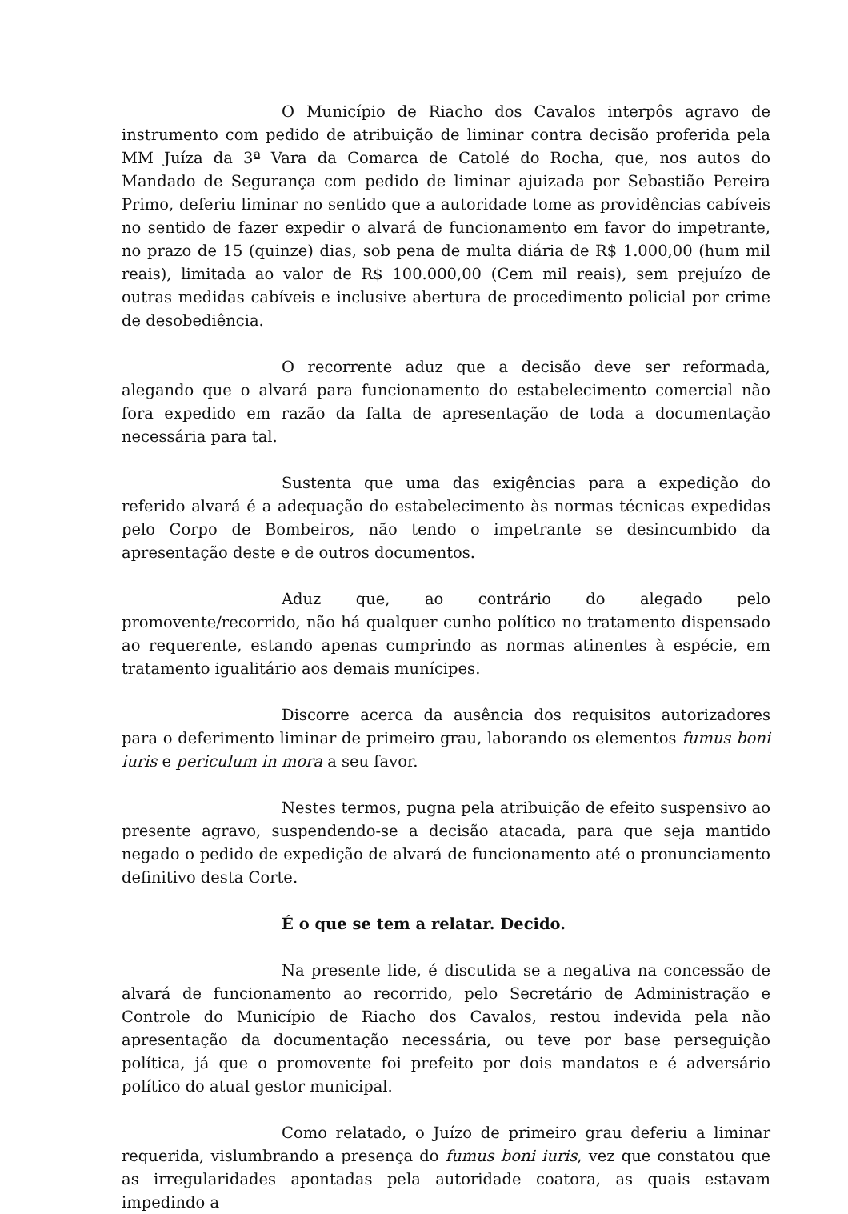O Município de Riacho dos Cavalos interpôs agravo de instrumento com pedido de atribuição de liminar contra decisão proferida pela MM Juíza da 3ª Vara da Comarca de Catolé do Rocha, que, nos autos do Mandado de Segurança com pedido de liminar ajuizada por Sebastião Pereira Primo, deferiu liminar no sentido que a autoridade tome as providências cabíveis no sentido de fazer expedir o alvará de funcionamento em favor do impetrante, no prazo de 15 (quinze) dias, sob pena de multa diária de R$ 1.000,00 (hum mil reais), limitada ao valor de R$ 100.000,00 (Cem mil reais), sem prejuízo de outras medidas cabíveis e inclusive abertura de procedimento policial por crime de desobediência.
O recorrente aduz que a decisão deve ser reformada, alegando que o alvará para funcionamento do estabelecimento comercial não fora expedido em razão da falta de apresentação de toda a documentação necessária para tal.
Sustenta que uma das exigências para a expedição do referido alvará é a adequação do estabelecimento às normas técnicas expedidas pelo Corpo de Bombeiros, não tendo o impetrante se desincumbido da apresentação deste e de outros documentos.
Aduz que, ao contrário do alegado pelo promovente/recorrido, não há qualquer cunho político no tratamento dispensado ao requerente, estando apenas cumprindo as normas atinentes à espécie, em tratamento igualitário aos demais munícipes.
Discorre acerca da ausência dos requisitos autorizadores para o deferimento liminar de primeiro grau, laborando os elementos fumus boni iuris e periculum in mora a seu favor.
Nestes termos, pugna pela atribuição de efeito suspensivo ao presente agravo, suspendendo-se a decisão atacada, para que seja mantido negado o pedido de expedição de alvará de funcionamento até o pronunciamento definitivo desta Corte.
É o que se tem a relatar. Decido.
Na presente lide, é discutida se a negativa na concessão de alvará de funcionamento ao recorrido, pelo Secretário de Administração e Controle do Município de Riacho dos Cavalos, restou indevida pela não apresentação da documentação necessária, ou teve por base perseguição política, já que o promovente foi prefeito por dois mandatos e é adversário político do atual gestor municipal.
Como relatado, o Juízo de primeiro grau deferiu a liminar requerida, vislumbrando a presença do fumus boni iuris, vez que constatou que as irregularidades apontadas pela autoridade coatora, as quais estavam impedindo a